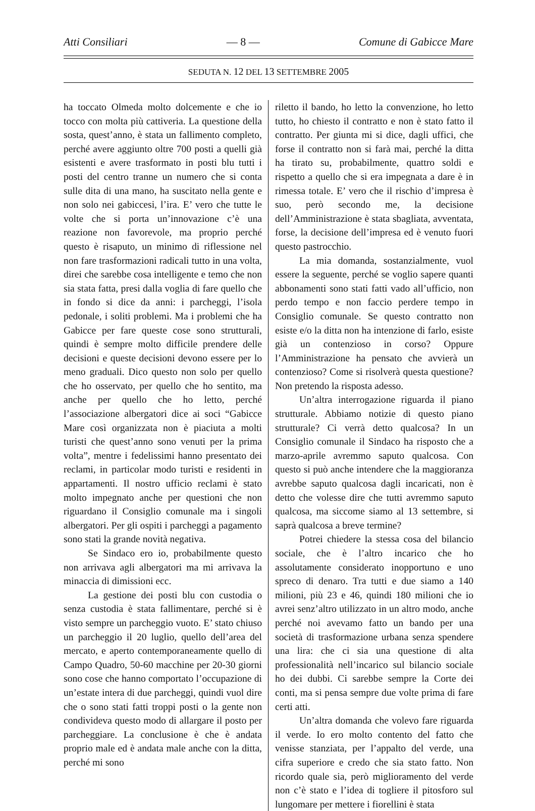Atti Consiliari — 8 — Comune di Gabicce Mare
SEDUTA N. 12 DEL 13 SETTEMBRE 2005
ha toccato Olmeda molto dolcemente e che io tocco con molta più cattiveria. La questione della sosta, quest’anno, è stata un fallimento completo, perché avere aggiunto oltre 700 posti a quelli già esistenti e avere trasformato in posti blu tutti i posti del centro tranne un numero che si conta sulle dita di una mano, ha suscitato nella gente e non solo nei gabiccesi, l’ira. E’ vero che tutte le volte che si porta un’innovazione c’è una reazione non favorevole, ma proprio perché questo è risaputo, un minimo di riflessione nel non fare trasformazioni radicali tutto in una volta, direi che sarebbe cosa intelligente e temo che non sia stata fatta, presi dalla voglia di fare quello che in fondo si dice da anni: i parcheggi, l’isola pedonale, i soliti problemi. Ma i problemi che ha Gabicce per fare queste cose sono strutturali, quindi è sempre molto difficile prendere delle decisioni e queste decisioni devono essere per lo meno graduali. Dico questo non solo per quello che ho osservato, per quello che ho sentito, ma anche per quello che ho letto, perché l’associazione albergatori dice ai soci “Gabicce Mare così organizzata non è piaciuta a molti turisti che quest’anno sono venuti per la prima volta”, mentre i fedelissimi hanno presentato dei reclami, in particolar modo turisti e residenti in appartamenti. Il nostro ufficio reclami è stato molto impegnato anche per questioni che non riguardano il Consiglio comunale ma i singoli albergatori. Per gli ospiti i parcheggi a pagamento sono stati la grande novità negativa.
Se Sindaco ero io, probabilmente questo non arrivava agli albergatori ma mi arrivava la minaccia di dimissioni ecc.
La gestione dei posti blu con custodia o senza custodia è stata fallimentare, perché si è visto sempre un parcheggio vuoto. E’ stato chiuso un parcheggio il 20 luglio, quello dell’area del mercato, e aperto contemporaneamente quello di Campo Quadro, 50-60 macchine per 20-30 giorni sono cose che hanno comportato l’occupazione di un’estate intera di due parcheggi, quindi vuol dire che o sono stati fatti troppi posti o la gente non condivideva questo modo di allargare il posto per parcheggiare. La conclusione è che è andata proprio male ed è andata male anche con la ditta, perché mi sono
riletto il bando, ho letto la convenzione, ho letto tutto, ho chiesto il contratto e non è stato fatto il contratto. Per giunta mi si dice, dagli uffici, che forse il contratto non si farà mai, perché la ditta ha tirato su, probabilmente, quattro soldi e rispetto a quello che si era impegnata a dare è in rimessa totale. E’ vero che il rischio d’impresa è suo, però secondo me, la decisione dell’Amministrazione è stata sbagliata, avventata, forse, la decisione dell’impresa ed è venuto fuori questo pastrocchio.
La mia domanda, sostanzialmente, vuol essere la seguente, perché se voglio sapere quanti abbonamenti sono stati fatti vado all’ufficio, non perdo tempo e non faccio perdere tempo in Consiglio comunale. Se questo contratto non esiste e/o la ditta non ha intenzione di farlo, esiste già un contenzioso in corso? Oppure l’Amministrazione ha pensato che avvierà un contenzioso? Come si risolverà questa questione? Non pretendo la risposta adesso.
Un’altra interrogazione riguarda il piano strutturale. Abbiamo notizie di questo piano strutturale? Ci verrà detto qualcosa? In un Consiglio comunale il Sindaco ha risposto che a marzo-aprile avremmo saputo qualcosa. Con questo si può anche intendere che la maggioranza avrebbe saputo qualcosa dagli incaricati, non è detto che volesse dire che tutti avremmo saputo qualcosa, ma siccome siamo al 13 settembre, si saprà qualcosa a breve termine?
Potrei chiedere la stessa cosa del bilancio sociale, che è l’altro incarico che ho assolutamente considerato inopportuno e uno spreco di denaro. Tra tutti e due siamo a 140 milioni, più 23 e 46, quindi 180 milioni che io avrei senz’altro utilizzato in un altro modo, anche perché noi avevamo fatto un bando per una società di trasformazione urbana senza spendere una lira: che ci sia una questione di alta professionalità nell’incarico sul bilancio sociale ho dei dubbi. Ci sarebbe sempre la Corte dei conti, ma si pensa sempre due volte prima di fare certi atti.
Un’altra domanda che volevo fare riguarda il verde. Io ero molto contento del fatto che venisse stanziata, per l’appalto del verde, una cifra superiore e credo che sia stato fatto. Non ricordo quale sia, però miglioramento del verde non c’è stato e l’idea di togliere il pitosforo sul lungomare per mettere i fiorellini è stata